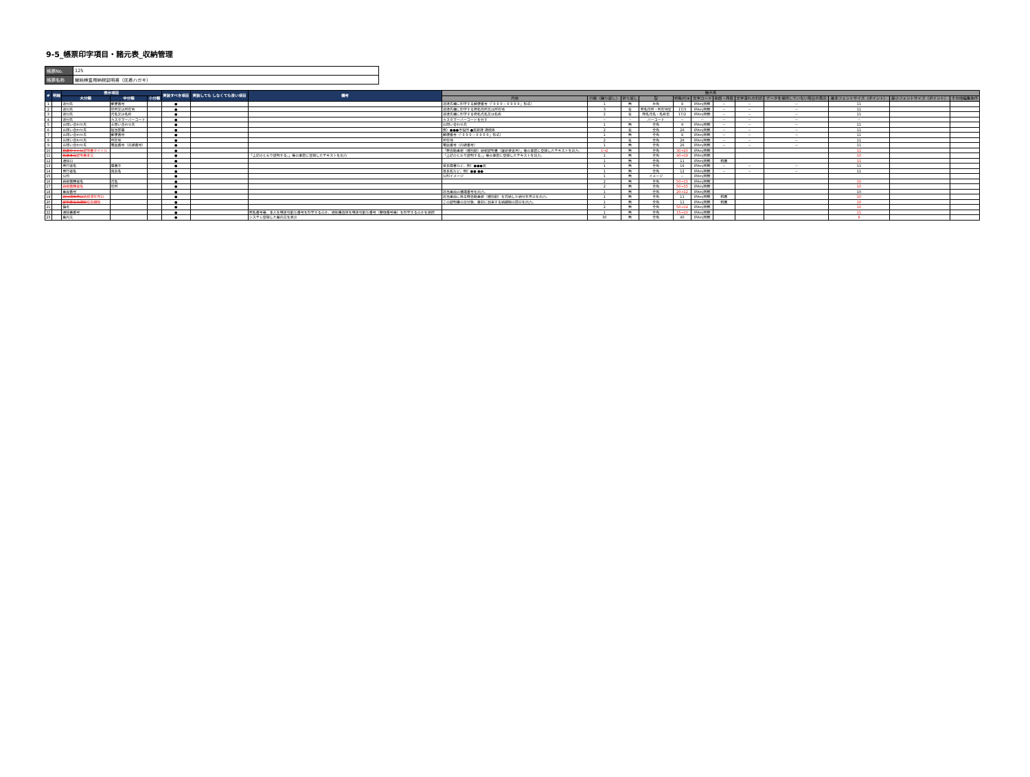9-5_帳票印字項目・諸元表_収納管理
| 帳票No. | 125 |
| 帳票名称 | 継続検査用納税証明書（圧着ハガキ） |
| # | 明細 | 表示項目 | | | 実装すべき項目 | 実装しても しなくても良い項目 | 備考 | 諸元表 | | | | | | | | | | | |
| --- | --- | --- | --- | --- | --- | --- | --- | --- | --- | --- | --- | --- | --- | --- | --- | --- | --- | --- | --- |
| | | 大分類 | 中分類 | 小分類 | | | | 内容 | 行数（繰り返し） | 折り返し | 型 | 桁数/行※ | 文字コード | 和暦・西暦 | 文字溢れの対応 | データを保持していない場合の表示 | 基本フォントサイズ（ポイント） | 最小フォントサイズ（ポイント） | その他編集条件 |
| 1 | | 送付先 | 郵便番号 | | ● | | | 送達先欄に印字する郵便番号（「９９９－９９９９」形式） | 1 | 無 | 半角 | 8 | IPAmj明朝 | － | － | － | 11 | | |
| 2 | | 送付先 | 住所又は所在地 | | ● | | | 送達先欄に印字する宛名住所又は所在地 | 3 | 有 | 宛名住所・所在地型 | 17/3 | IPAmj明朝 | － | － | － | 11 | | |
| 3 | | 送付先 | 氏名又は名称 | | ● | | | 送達先欄に印字する宛名氏名又は名称 | 2 | 有 | 宛名氏名・名称型 | 17/2 | IPAmj明朝 | － | － | － | 11 | | |
| 4 | | 送付先 | カスタマーバーコード | | ● | | | カスタマーバーコードを付す | － | － | バーコード | － | － | － | － | － | － | | |
| 5 | | お問い合わせ先 | お問い合わせ先 | | ● | | | お問い合わせ先 | 1 | 無 | 全角 | 9 | IPAmj明朝 | － | － | － | 11 | | |
| 6 | | お問い合わせ先 | 担当部署 | | ● | | | 例）●●●市役所 ●民税課 課税係 | 2 | 有 | 全角 | 26 | IPAmj明朝 | － | － | － | 11 | | |
| 7 | | お問い合わせ先 | 郵便番号 | | ● | | | 郵便番号（「９９９－９９９９」形式） | 1 | 無 | 全角 | 8 | IPAmj明朝 | － | － | － | 11 | | |
| 8 | | お問い合わせ先 | 所在地 | | ● | | | 所在地 | 2 | 有 | 全角 | 26 | IPAmj明朝 | － | － | － | 11 | | |
| 9 | | お問い合わせ先 | 電話番号（内線番号） | | ● | | | 電話番号（内線番号） | 1 | 無 | 全角 | 26 | IPAmj明朝 | － | － | － | 11 | | |
| 10 | | 帳票タイトル 証明書タイトル | | | ● | | | 「軽自動車税（種別割）納税証明書（継続検査用）」等の事前に登録したテキストを出力。 | 1→2 | 無 | 全角 | 30→20 | IPAmj明朝 | | | | 11 | | |
| 11 | | 帳票本文 証明書本文 | | | ● | | 「上記のとおり証明する。」等の事前に登録したテキストを出力 | 「上記のとおり証明する。」等の事前に登録したテキストを出力。 | 1 | 無 | 全角 | 40→19 | IPAmj明朝 | | | | 10 | | |
| 12 | | 通知日 | | | ● | | | | 1 | 無 | 全角 | 11 | IPAmj明朝 | 和暦 | | | 11 | | |
| 13 | | 発行者名 | 肩書き | | ● | | | 首長肩書など。例）●●●長 | 1 | 無 | 全角 | 16 | IPAmj明朝 | － | － | － | 11 | | |
| 14 | | 発行者名 | 首長名 | | ● | | | 首長名など。例）●● ●● | 1 | 無 | 全角 | 12 | IPAmj明朝 | － | － | － | 11 | | |
| 15 | | 公印 | | | ● | | | 公印イメージ | 1 | 無 | イメージ | － | IPAmj明朝 | | | | | | |
| 16 | | 納税義務者名 | 氏名 | | ● | | | | 2 | 無 | 全角 | 50→15 | IPAmj明朝 | | | | 10 | | |
| 17 | | 納税義務者名 | 住所 | | ● | | | | 2 | 無 | 全角 | 50→15 | IPAmj明朝 | | | | 10 | | |
| 18 | | 車両番号 | | | ● | | | 該当車両の標識番号を出力。 | 1 | 無 | 全角 | 20→12 | IPAmj明朝 | | | | 10 | | |
| 19 | | 納付済年月日 納税済年月日 | | | ● | | | 該当車両に係る軽自動車税（種別割）を完納した納付年月日を出力。 | 1 | 無 | 全角 | 11 | IPAmj明朝 | 和暦 | | | 10 | | |
| 20 | | 証明書有効期限 有効期限 | | | ● | | | この証明書の交付後、最初に到来する納期限の前日を出力。 | 1 | 無 | 全角 | 11 | IPAmj明朝 | 和暦 | | | 10 | | |
| 21 | | 備考 | | | ● | | | | 2 | 無 | 全角 | 50→14 | IPAmj明朝 | | | | 10 | | |
| 22 | | 通知書番号 | | | ● | | 宛名番号等、本人を特定可能な番号を印字するのか、通知書自体を特定可能な番号（整理番号等）を印字するのかを選択 | | 1 | 無 | 全角 | 15→10 | IPAmj明朝 | | | | 11 | | |
| 23 | | 案内文 | | | ● | | システム登録した案内文を表示 | | 30 | 無 | 全角 | 40 | IPAmj明朝 | | | | 8 | | |